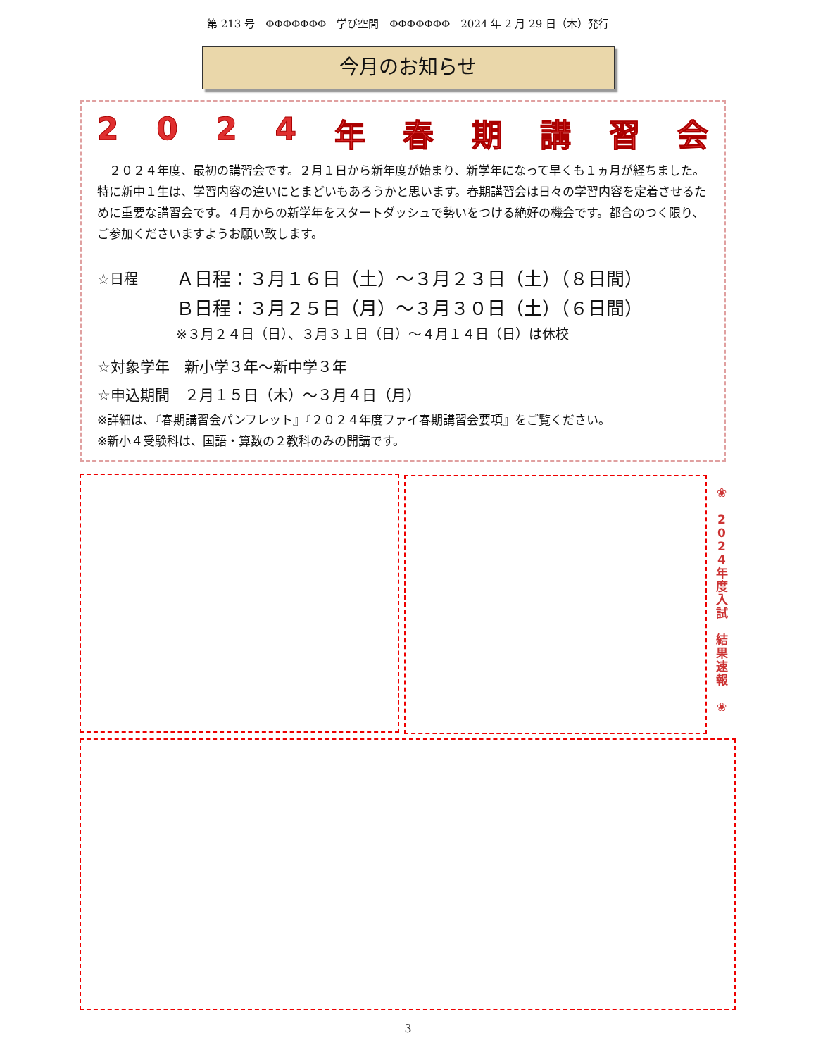第 213 号　ΦΦΦΦΦΦΦ　学び空間　ΦΦΦΦΦΦΦ　2024 年 2 月 29 日（木）発行
今月のお知らせ
2024 年春期講習会
　２０２４年度、最初の講習会です。２月１日から新年度が始まり、新学年になって早くも１ヵ月が経ちました。特に新中１生は、学習内容の違いにとまどいもあろうかと思います。春期講習会は日々の学習内容を定着させるために重要な講習会です。４月からの新学年をスタートダッシュで勢いをつける絶好の機会です。都合のつく限り、ご参加くださいますようお願い致します。
☆日程
Ａ日程：３月１６日（土）～３月２３日（土）（８日間）
Ｂ日程：３月２５日（月）～３月３０日（土）（６日間）
※３月２４日（日）、３月３１日（日）～４月１４日（日）は休校
☆対象学年　新小学３年～新中学３年
☆申込期間　２月１５日（木）～３月４日（月）
※詳細は、『春期講習会パンフレット』『２０２４年度ファイ春期講習会要項』をご覧ください。
※新小４受験科は、国語・算数の２教科のみの開講です。
❀
2
0
2
4
年
度
入
試
結
果
速
報
❀
3